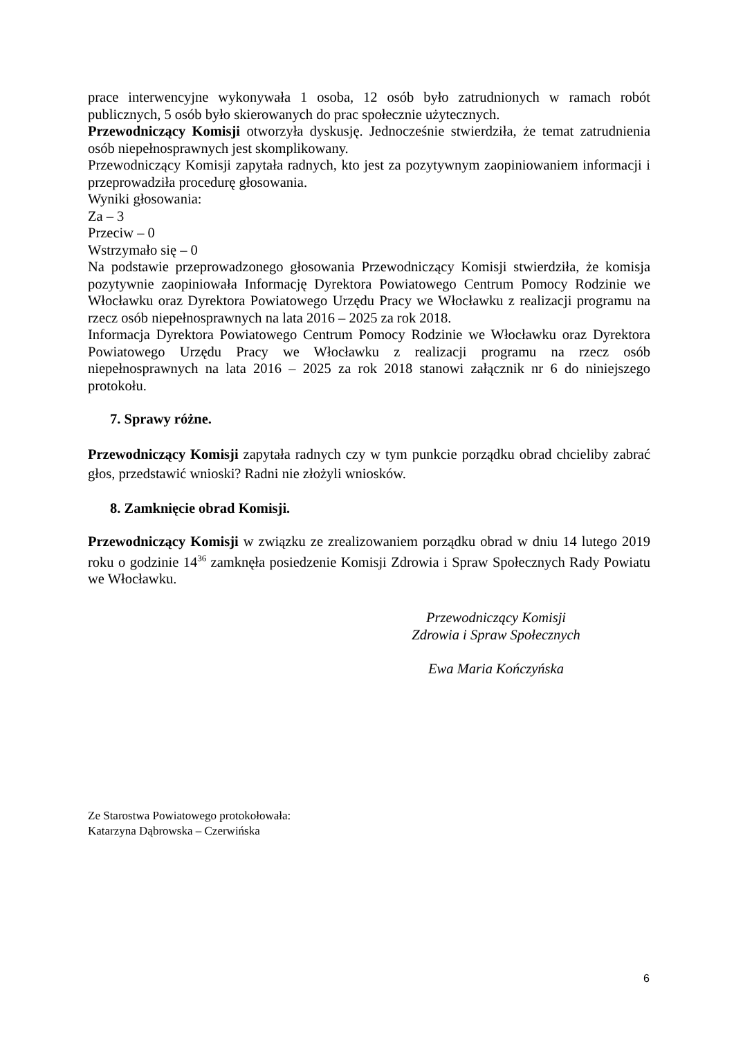prace interwencyjne wykonywała 1 osoba, 12 osób było zatrudnionych w ramach robót publicznych, 5 osób było skierowanych do prac społecznie użytecznych.
Przewodniczący Komisji otworzyła dyskusję. Jednocześnie stwierdziła, że temat zatrudnienia osób niepełnosprawnych jest skomplikowany.
Przewodniczący Komisji zapytała radnych, kto jest za pozytywnym zaopiniowaniem informacji i przeprowadziła procedurę głosowania.
Wyniki głosowania:
Za – 3
Przeciw – 0
Wstrzymało się – 0
Na podstawie przeprowadzonego głosowania Przewodniczący Komisji stwierdziła, że komisja pozytywnie zaopiniowała Informację Dyrektora Powiatowego Centrum Pomocy Rodzinie we Włocławku oraz Dyrektora Powiatowego Urzędu Pracy we Włocławku z realizacji programu na rzecz osób niepełnosprawnych na lata 2016 – 2025 za rok 2018.
Informacja Dyrektora Powiatowego Centrum Pomocy Rodzinie we Włocławku oraz Dyrektora Powiatowego Urzędu Pracy we Włocławku z realizacji programu na rzecz osób niepełnosprawnych na lata 2016 – 2025 za rok 2018 stanowi załącznik nr 6 do niniejszego protokołu.
7. Sprawy różne.
Przewodniczący Komisji zapytała radnych czy w tym punkcie porządku obrad chcieliby zabrać głos, przedstawić wnioski? Radni nie złożyli wniosków.
8. Zamknięcie obrad Komisji.
Przewodniczący Komisji w związku ze zrealizowaniem porządku obrad w dniu 14 lutego 2019 roku o godzinie 14<sup>36</sup> zamknęła posiedzenie Komisji Zdrowia i Spraw Społecznych Rady Powiatu we Włocławku.
Przewodniczący Komisji
Zdrowia i Spraw Społecznych
Ewa Maria Kończyńska
Ze Starostwa Powiatowego protokołowała:
Katarzyna Dąbrowska – Czerwińska
6